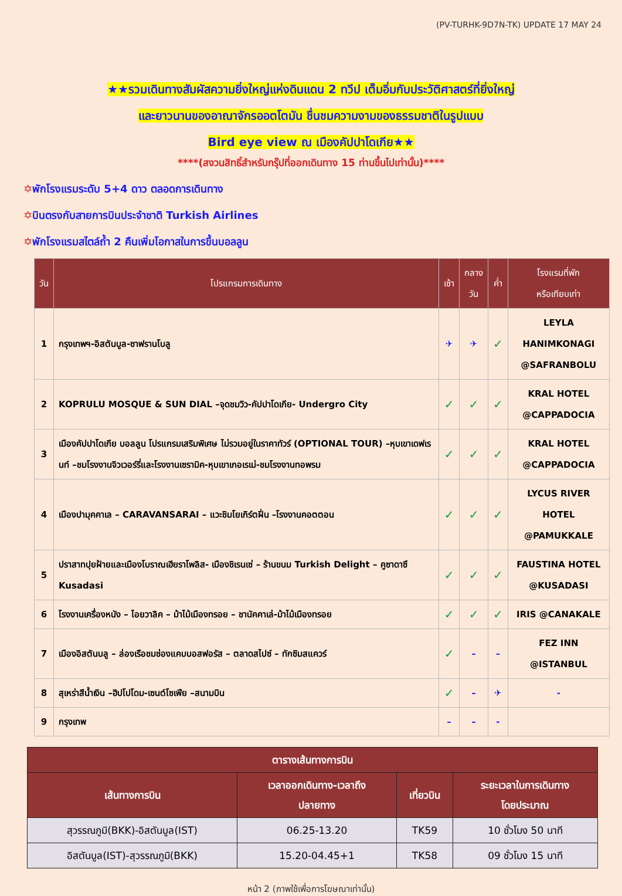(PV-TURHK-9D7N-TK) UPDATE 17 MAY 24
★★รวมเดินทางสัมผัสความยิ่งใหญ่แห่งดินแดน 2 ทวีป เต็มอิ่มกับประวัติศาสตร์ที่ยิ่งใหญ่
และยาวนานของอาณาจักรออตโตมัน ชื่นชมความงามของธรรมชาติในรูปแบบ
Bird eye view ณ เมืองคัปปาโดเกีย★★
****(สงวนสิทธิ์สำหรับกรุ๊ปที่ออกเดินทาง 15 ท่านขึ้นไปเท่านั้น)****
✡พักโรงแรมระดับ 5+4 ดาว ตลอดการเดินทาง
✡บินตรงกับสายการบินประจำชาติ Turkish Airlines
✡พักโรงแรมสไตล์ถ้ำ 2 คืนเพิ่มโอกาสในการขึ้นบอลลูน
| วัน | โปรแกรมการเดินทาง | เช้า | กลาง วัน | ค่ำ | โรงแรมที่พัก หรือเทียบเท่า |
| --- | --- | --- | --- | --- | --- |
| 1 | กรุงเทพฯ-อิสตันบูล-ซาฟรานโบลู | ✈ | ✈ | ✓ | LEYLA HANIMKONAGI @SAFRANBOLU |
| 2 | KOPRULU MOSQUE & SUN DIAL –จุดชมวิว-คัปปาโดเกีย- Undergro City | ✓ | ✓ | ✓ | KRAL HOTEL @CAPPADOCIA |
| 3 | เมืองคัปปาโดเกีย บอลลูน โปรแกรมเสริมพิเศษ ไม่รวมอยู่ในราคาทัวร์ (OPTIONAL TOUR) –หุบเขาเดฟเรนท์ –ชมโรงงานจิวเวอร์รี่และโรงงานเซรามิค-หุบเขาเกอเรเม่-ชมโรงงานทอพรม | ✓ | ✓ | ✓ | KRAL HOTEL @CAPPADOCIA |
| 4 | เมืองปามุคคาเล – CARAVANSARAI – แวะชิมโยเกิร์ตฝิ่น –โรงงานคอตตอน | ✓ | ✓ | ✓ | LYCUS RIVER HOTEL @PAMUKKALE |
| 5 | ปราสาทปุยฝ้ายและเมืองโบราณเฮียราโพลิส- เมืองชิเรนเซ่ – ร้านขนม Turkish Delight – คูซาดาซึ Kusadasi | ✓ | ✓ | ✓ | FAUSTINA HOTEL @KUSADASI |
| 6 | โรงงานเครื่องหนัง – ไอยวาลิค – ม้าไม้เมืองทรอย – ชานัคคาเล่-ม้าไม้เมืองทรอย | ✓ | ✓ | ✓ | IRIS @CANAKALE |
| 7 | เมืองอิสตันบลู – ล่องเรือชมช่องแคบบอสฟอรัส – ตลาดสไปซ์ – ทักซิมสแควร์ | ✓ | – | – | FEZ INN @ISTANBUL |
| 8 | สุเหร่าสีน้ำเงิน –ฮิปโปโดม-เซนต์โซเฟีย –สนามบิน | ✓ | – | ✈ | - |
| 9 | กรุงเทพ | – | – | - | |
| ตารางเส้นทางการบิน | | | |
| --- | --- | --- | --- |
| เส้นทางการบิน | เวลาออกเดินทาง-เวลาถึง ปลายทาง | เที่ยวบิน | ระยะเวลาในการเดินทาง โดยประมาณ |
| สุวรรณภูมิ(BKK)-อิสตันบูล(IST) | 06.25-13.20 | TK59 | 10 ชั่วโมง 50 นาที |
| อิสตันบูล(IST)-สุวรรณภูมิ(BKK) | 15.20-04.45+1 | TK58 | 09 ชั่วโมง 15 นาที |
หน้า 2 (ภาพใช้เพื่อการโฆษณาเท่านั้น)